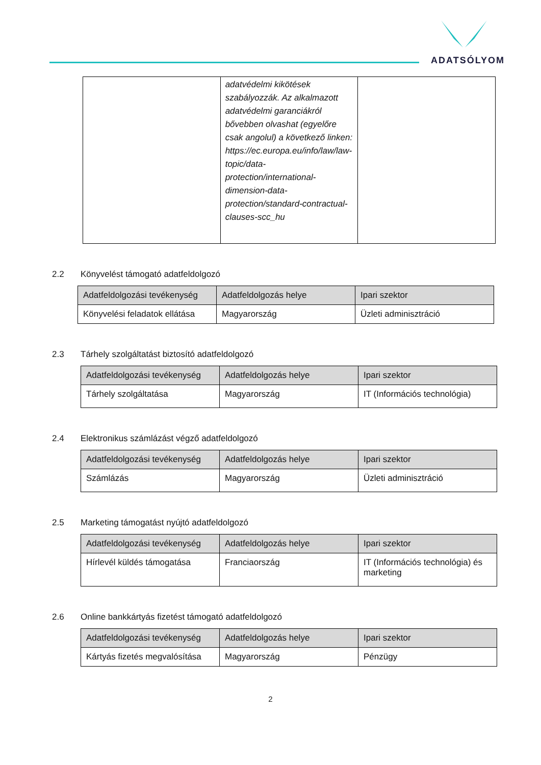ADATSÓLYOM
| | adatvédelmi kikötések szabályozzák. Az alkalmazott adatvédelmi garanciákról bővebben olvashat (egyelőre csak angolul) a következő linken: https://ec.europa.eu/info/law/law-topic/data-protection/international-dimension-data-protection/standard-contractual-clauses-scc_hu | |
2.2 Könyvelést támogató adatfeldolgozó
| Adatfeldolgozási tevékenység | Adatfeldolgozás helye | Ipari szektor |
| --- | --- | --- |
| Könyvelési feladatok ellátása | Magyarország | Üzleti adminisztráció |
2.3 Tárhely szolgáltatást biztosító adatfeldolgozó
| Adatfeldolgozási tevékenység | Adatfeldolgozás helye | Ipari szektor |
| --- | --- | --- |
| Tárhely szolgáltatása | Magyarország | IT (Információs technológia) |
2.4 Elektronikus számlázást végző adatfeldolgozó
| Adatfeldolgozási tevékenység | Adatfeldolgozás helye | Ipari szektor |
| --- | --- | --- |
| Számlázás | Magyarország | Üzleti adminisztráció |
2.5 Marketing támogatást nyújtó adatfeldolgozó
| Adatfeldolgozási tevékenység | Adatfeldolgozás helye | Ipari szektor |
| --- | --- | --- |
| Hírlevél küldés támogatása | Franciaország | IT (Információs technológia) és marketing |
2.6 Online bankkártyás fizetést támogató adatfeldolgozó
| Adatfeldolgozási tevékenység | Adatfeldolgozás helye | Ipari szektor |
| --- | --- | --- |
| Kártyás fizetés megvalósítása | Magyarország | Pénzügy |
2